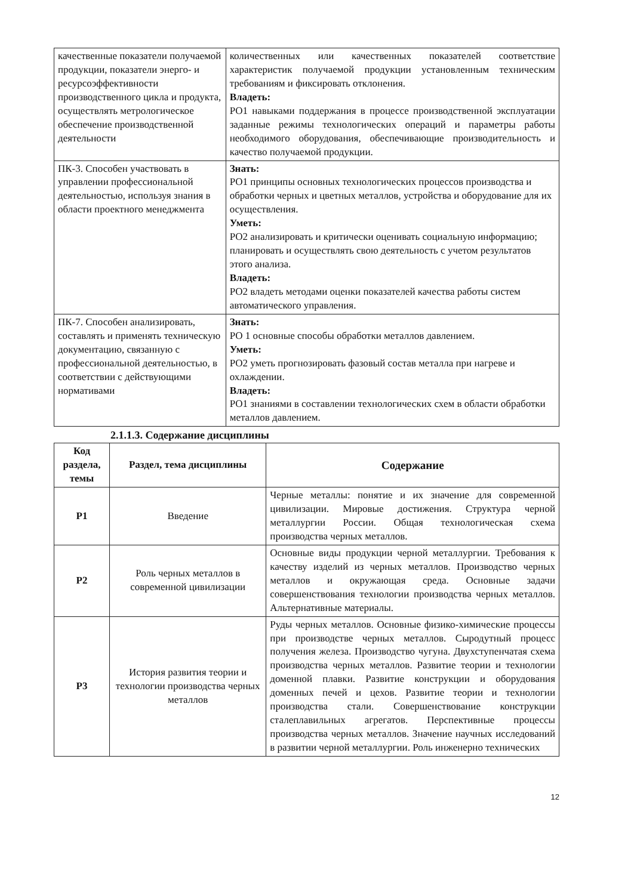| качественные показатели получаемой продукции, показатели энерго- и ресурсоэффективности производственного цикла и продукта, осуществлять метрологическое обеспечение производственной деятельности | количественных или качественных показателей соответствие характеристик получаемой продукции установленным техническим требованиям и фиксировать отклонения. Владеть: РО1 навыками поддержания в процессе производственной эксплуатации заданные режимы технологических операций и параметры работы необходимого оборудования, обеспечивающие производительность и качество получаемой продукции. |
| ПК-3. Способен участвовать в управлении профессиональной деятельностью, используя знания в области проектного менеджмента | Знать: РО1 принципы основных технологических процессов производства и обработки черных и цветных металлов, устройства и оборудование для их осуществления. Уметь: РО2 анализировать и критически оценивать социальную информацию; планировать и осуществлять свою деятельность с учетом результатов этого анализа. Владеть: РО2 владеть методами оценки показателей качества работы систем автоматического управления. |
| ПК-7. Способен анализировать, составлять и применять техническую документацию, связанную с профессиональной деятельностью, в соответствии с действующими нормативами | Знать: РО 1 основные способы обработки металлов давлением. Уметь: РО2 уметь прогнозировать фазовый состав металла при нагреве и охлаждении. Владеть: РО1 знаниями в составлении технологических схем в области обработки металлов давлением. |
2.1.1.3. Содержание дисциплины
| Код раздела, темы | Раздел, тема дисциплины | Содержание |
| --- | --- | --- |
| Р1 | Введение | Черные металлы: понятие и их значение для современной цивилизации. Мировые достижения. Структура черной металлургии России. Общая технологическая схема производства черных металлов. |
| Р2 | Роль черных металлов в современной цивилизации | Основные виды продукции черной металлургии. Требования к качеству изделий из черных металлов. Производство черных металлов и окружающая среда. Основные задачи совершенствования технологии производства черных металлов. Альтернативные материалы. |
| Р3 | История развития теории и технологии производства черных металлов | Руды черных металлов. Основные физико-химические процессы при производстве черных металлов. Сыродутный процесс получения железа. Производство чугуна. Двухступенчатая схема производства черных металлов. Развитие теории и технологии доменной плавки. Развитие конструкции и оборудования доменных печей и цехов. Развитие теории и технологии производства стали. Совершенствование конструкции сталеплавильных агрегатов. Перспективные процессы производства черных металлов. Значение научных исследований в развитии черной металлургии. Роль инженерно технических |
12